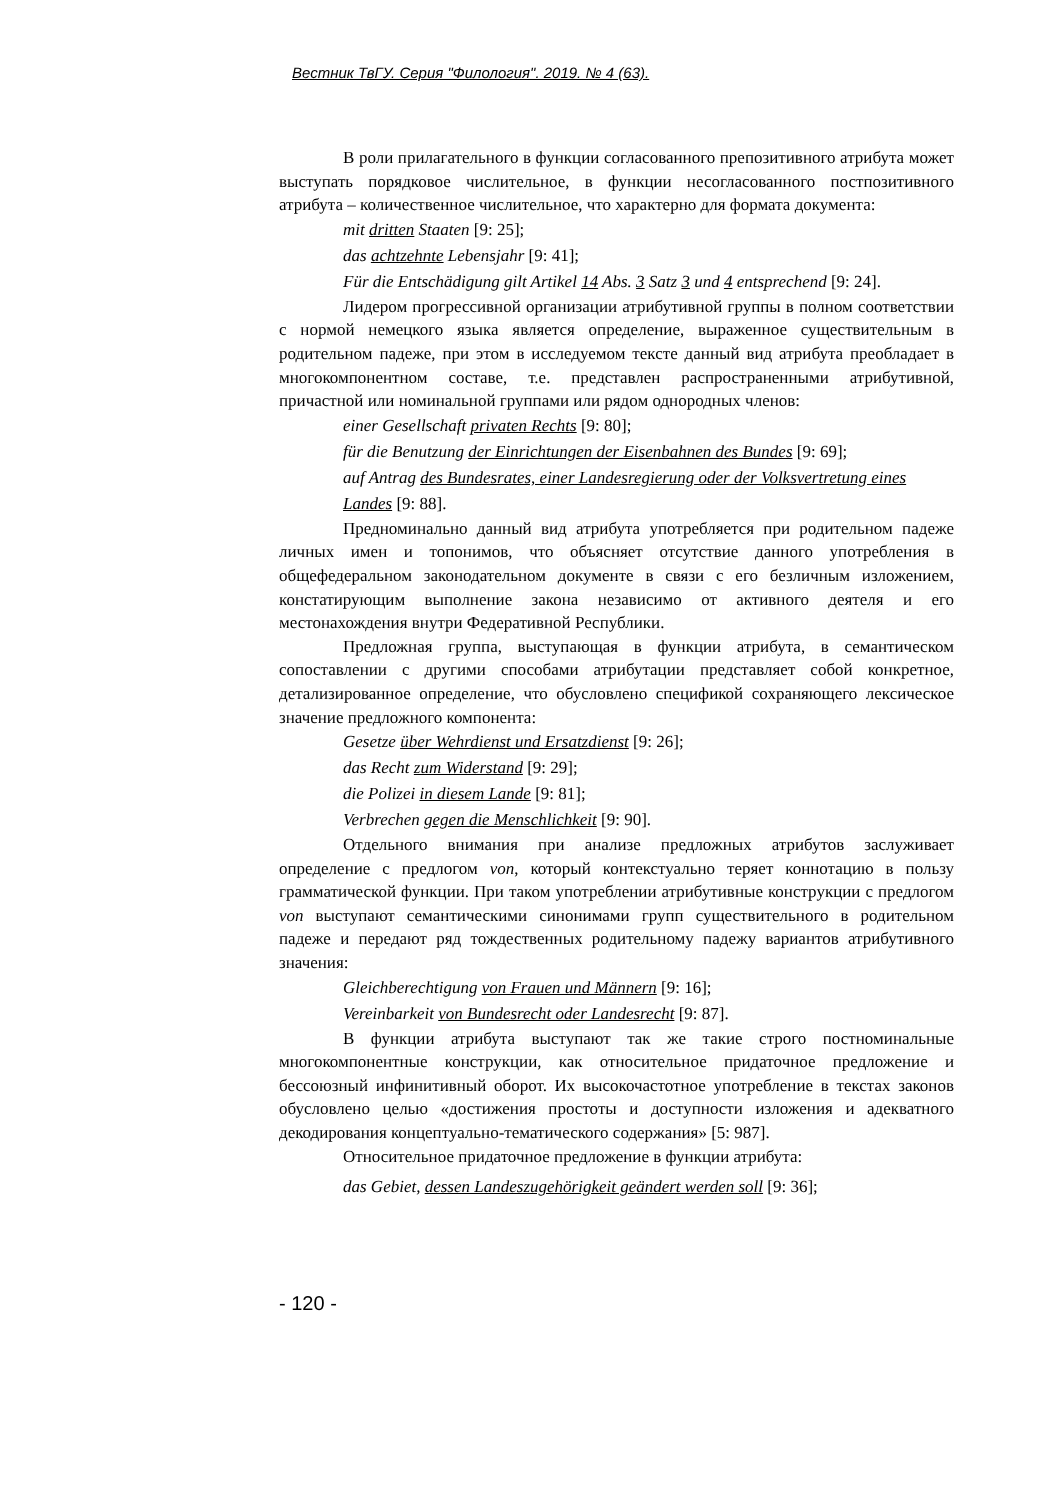Вестник ТвГУ. Серия "Филология". 2019. № 4 (63).
В роли прилагательного в функции согласованного препозитивного атрибута может выступать порядковое числительное, в функции несогласованного постпозитивного атрибута – количественное числительное, что характерно для формата документа:
mit dritten Staaten [9: 25];
das achtzehnte Lebensjahr [9: 41];
Für die Entschädigung gilt Artikel 14 Abs. 3 Satz 3 und 4 entsprechend [9: 24].
Лидером прогрессивной организации атрибутивной группы в полном соответствии с нормой немецкого языка является определение, выраженное существительным в родительном падеже, при этом в исследуемом тексте данный вид атрибута преобладает в многокомпонентном составе, т.е. представлен распространенными атрибутивной, причастной или номинальной группами или рядом однородных членов:
einer Gesellschaft privaten Rechts [9: 80];
für die Benutzung der Einrichtungen der Eisenbahnen des Bundes [9: 69];
auf Antrag des Bundesrates, einer Landesregierung oder der Volksvertretung eines Landes [9: 88].
Предноминально данный вид атрибута употребляется при родительном падеже личных имен и топонимов, что объясняет отсутствие данного употребления в общефедеральном законодательном документе в связи с его безличным изложением, констатирующим выполнение закона независимо от активного деятеля и его местонахождения внутри Федеративной Республики.
Предложная группа, выступающая в функции атрибута, в семантическом сопоставлении с другими способами атрибутации представляет собой конкретное, детализированное определение, что обусловлено спецификой сохраняющего лексическое значение предложного компонента:
Gesetze über Wehrdienst und Ersatzdienst [9: 26];
das Recht zum Widerstand [9: 29];
die Polizei in diesem Lande [9: 81];
Verbrechen gegen die Menschlichkeit [9: 90].
Отдельного внимания при анализе предложных атрибутов заслуживает определение с предлогом von, который контекстуально теряет коннотацию в пользу грамматической функции. При таком употреблении атрибутивные конструкции с предлогом von выступают семантическими синонимами групп существительного в родительном падеже и передают ряд тождественных родительному падежу вариантов атрибутивного значения:
Gleichberechtigung von Frauen und Männern [9: 16];
Vereinbarkeit von Bundesrecht oder Landesrecht [9: 87].
В функции атрибута выступают так же такие строго постноминальные многокомпонентные конструкции, как относительное придаточное предложение и бессоюзный инфинитивный оборот. Их высокочастотное употребление в текстах законов обусловлено целью «достижения простоты и доступности изложения и адекватного декодирования концептуально-тематического содержания» [5: 987].
Относительное придаточное предложение в функции атрибута:
das Gebiet, dessen Landeszugehörigkeit geändert werden soll [9: 36];
- 120 -